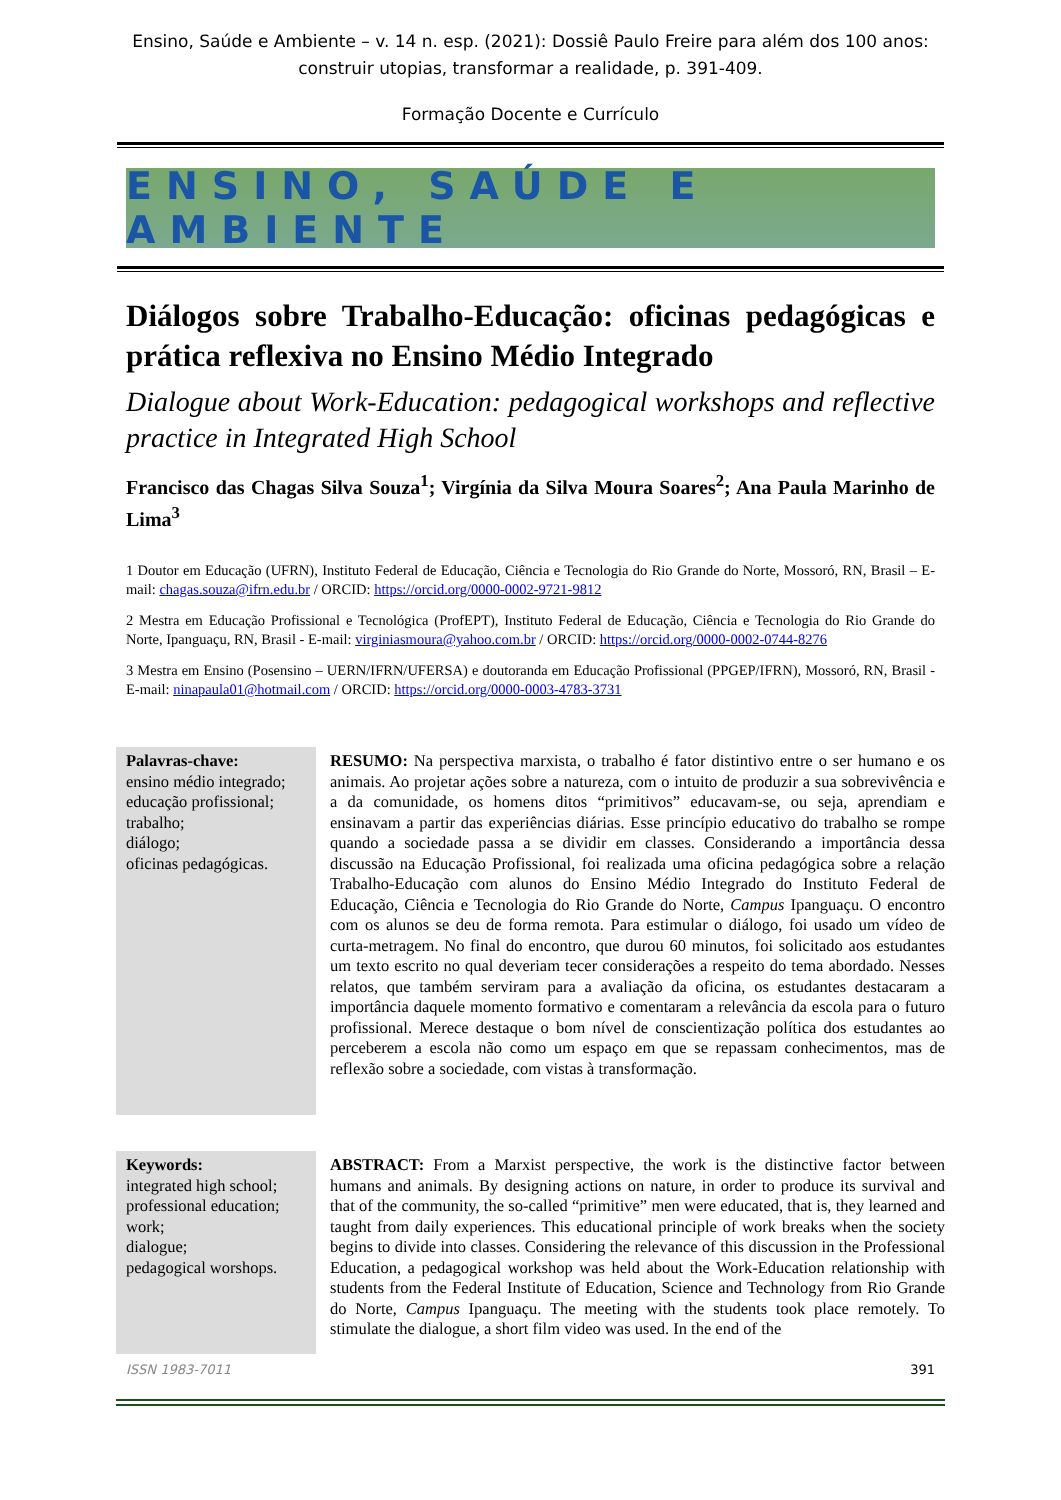Ensino, Saúde e Ambiente – v. 14 n. esp. (2021): Dossiê Paulo Freire para além dos 100 anos: construir utopias, transformar a realidade, p. 391-409.
Formação Docente e Currículo
ENSINO, SAÚDE E AMBIENTE
Diálogos sobre Trabalho-Educação: oficinas pedagógicas e prática reflexiva no Ensino Médio Integrado
Dialogue about Work-Education: pedagogical workshops and reflective practice in Integrated High School
Francisco das Chagas Silva Souza<sup>1</sup>; Virgínia da Silva Moura Soares<sup>2</sup>; Ana Paula Marinho de Lima<sup>3</sup>
1 Doutor em Educação (UFRN), Instituto Federal de Educação, Ciência e Tecnologia do Rio Grande do Norte, Mossoró, RN, Brasil – E-mail: chagas.souza@ifrn.edu.br / ORCID: https://orcid.org/0000-0002-9721-9812
2 Mestra em Educação Profissional e Tecnológica (ProfEPT), Instituto Federal de Educação, Ciência e Tecnologia do Rio Grande do Norte, Ipanguaçu, RN, Brasil - E-mail: virginiasmoura@yahoo.com.br / ORCID: https://orcid.org/0000-0002-0744-8276
3 Mestra em Ensino (Posensino – UERN/IFRN/UFERSA) e doutoranda em Educação Profissional (PPGEP/IFRN), Mossoró, RN, Brasil - E-mail: ninapaula01@hotmail.com / ORCID: https://orcid.org/0000-0003-4783-3731
Palavras-chave:
ensino médio integrado;
educação profissional;
trabalho;
diálogo;
oficinas pedagógicas.
RESUMO: Na perspectiva marxista, o trabalho é fator distintivo entre o ser humano e os animais. Ao projetar ações sobre a natureza, com o intuito de produzir a sua sobrevivência e a da comunidade, os homens ditos “primitivos” educavam-se, ou seja, aprendiam e ensinavam a partir das experiências diárias. Esse princípio educativo do trabalho se rompe quando a sociedade passa a se dividir em classes. Considerando a importância dessa discussão na Educação Profissional, foi realizada uma oficina pedagógica sobre a relação Trabalho-Educação com alunos do Ensino Médio Integrado do Instituto Federal de Educação, Ciência e Tecnologia do Rio Grande do Norte, Campus Ipanguaçu. O encontro com os alunos se deu de forma remota. Para estimular o diálogo, foi usado um vídeo de curta-metragem. No final do encontro, que durou 60 minutos, foi solicitado aos estudantes um texto escrito no qual deveriam tecer considerações a respeito do tema abordado. Nesses relatos, que também serviram para a avaliação da oficina, os estudantes destacaram a importância daquele momento formativo e comentaram a relevância da escola para o futuro profissional. Merece destaque o bom nível de conscientização política dos estudantes ao perceberem a escola não como um espaço em que se repassam conhecimentos, mas de reflexão sobre a sociedade, com vistas à transformação.
Keywords:
integrated high school;
professional education;
work;
dialogue;
pedagogical worshops.
ABSTRACT: From a Marxist perspective, the work is the distinctive factor between humans and animals. By designing actions on nature, in order to produce its survival and that of the community, the so-called “primitive” men were educated, that is, they learned and taught from daily experiences. This educational principle of work breaks when the society begins to divide into classes. Considering the relevance of this discussion in the Professional Education, a pedagogical workshop was held about the Work-Education relationship with students from the Federal Institute of Education, Science and Technology from Rio Grande do Norte, Campus Ipanguaçu. The meeting with the students took place remotely. To stimulate the dialogue, a short film video was used. In the end of the
ISSN 1983-7011 391